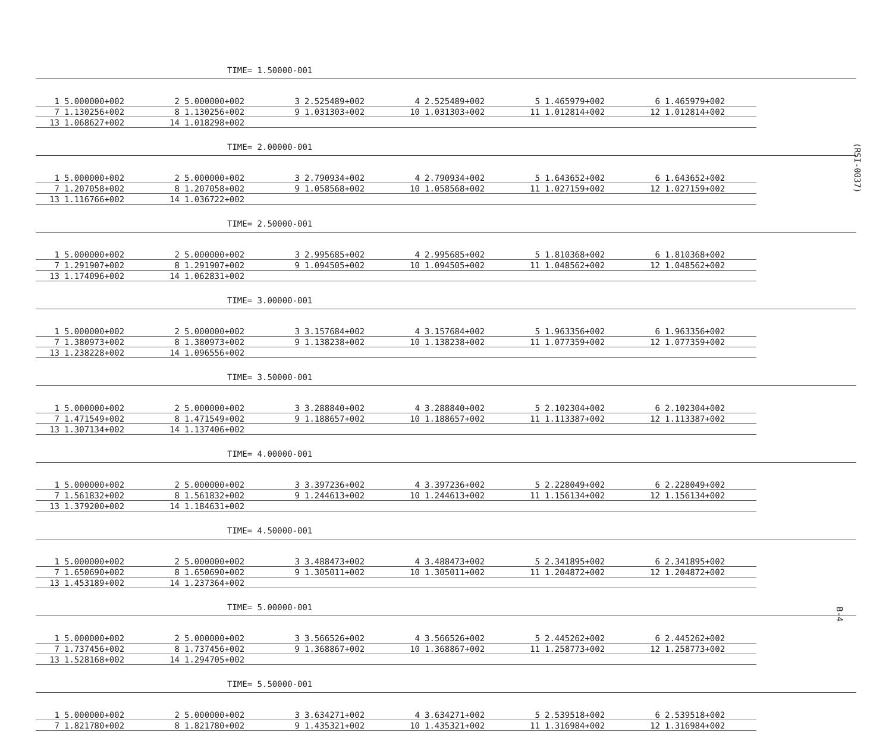(RSI-0037)
B-4
TIME= 1.50000-001
| 1 | 5.000000+002 | 2 | 5.000000+002 | 3 | 2.525489+002 | 4 | 2.525489+002 | 5 | 1.465979+002 | 6 | 1.465979+002 |
| 7 | 1.130256+002 | 8 | 1.130256+002 | 9 | 1.031303+002 | 10 | 1.031303+002 | 11 | 1.012814+002 | 12 | 1.012814+002 |
| 13 | 1.068627+002 | 14 | 1.018298+002 | | | | | | | | |
TIME= 2.00000-001
| 1 | 5.000000+002 | 2 | 5.000000+002 | 3 | 2.790934+002 | 4 | 2.790934+002 | 5 | 1.643652+002 | 6 | 1.643652+002 |
| 7 | 1.207058+002 | 8 | 1.207058+002 | 9 | 1.058568+002 | 10 | 1.058568+002 | 11 | 1.027159+002 | 12 | 1.027159+002 |
| 13 | 1.116766+002 | 14 | 1.036722+002 | | | | | | | | |
TIME= 2.50000-001
| 1 | 5.000000+002 | 2 | 5.000000+002 | 3 | 2.995685+002 | 4 | 2.995685+002 | 5 | 1.810368+002 | 6 | 1.810368+002 |
| 7 | 1.291907+002 | 8 | 1.291907+002 | 9 | 1.094505+002 | 10 | 1.094505+002 | 11 | 1.048562+002 | 12 | 1.048562+002 |
| 13 | 1.174096+002 | 14 | 1.062831+002 | | | | | | | | |
TIME= 3.00000-001
| 1 | 5.000000+002 | 2 | 5.000000+002 | 3 | 3.157684+002 | 4 | 3.157684+002 | 5 | 1.963356+002 | 6 | 1.963356+002 |
| 7 | 1.380973+002 | 8 | 1.380973+002 | 9 | 1.138238+002 | 10 | 1.138238+002 | 11 | 1.077359+002 | 12 | 1.077359+002 |
| 13 | 1.238228+002 | 14 | 1.096556+002 | | | | | | | | |
TIME= 3.50000-001
| 1 | 5.000000+002 | 2 | 5.000000+002 | 3 | 3.288840+002 | 4 | 3.288840+002 | 5 | 2.102304+002 | 6 | 2.102304+002 |
| 7 | 1.471549+002 | 8 | 1.471549+002 | 9 | 1.188657+002 | 10 | 1.188657+002 | 11 | 1.113387+002 | 12 | 1.113387+002 |
| 13 | 1.307134+002 | 14 | 1.137406+002 | | | | | | | | |
TIME= 4.00000-001
| 1 | 5.000000+002 | 2 | 5.000000+002 | 3 | 3.397236+002 | 4 | 3.397236+002 | 5 | 2.228049+002 | 6 | 2.228049+002 |
| 7 | 1.561832+002 | 8 | 1.561832+002 | 9 | 1.244613+002 | 10 | 1.244613+002 | 11 | 1.156134+002 | 12 | 1.156134+002 |
| 13 | 1.379200+002 | 14 | 1.184631+002 | | | | | | | | |
TIME= 4.50000-001
| 1 | 5.000000+002 | 2 | 5.000000+002 | 3 | 3.488473+002 | 4 | 3.488473+002 | 5 | 2.341895+002 | 6 | 2.341895+002 |
| 7 | 1.650690+002 | 8 | 1.650690+002 | 9 | 1.305011+002 | 10 | 1.305011+002 | 11 | 1.204872+002 | 12 | 1.204872+002 |
| 13 | 1.453189+002 | 14 | 1.237364+002 | | | | | | | | |
TIME= 5.00000-001
| 1 | 5.000000+002 | 2 | 5.000000+002 | 3 | 3.566526+002 | 4 | 3.566526+002 | 5 | 2.445262+002 | 6 | 2.445262+002 |
| 7 | 1.737456+002 | 8 | 1.737456+002 | 9 | 1.368867+002 | 10 | 1.368867+002 | 11 | 1.258773+002 | 12 | 1.258773+002 |
| 13 | 1.528168+002 | 14 | 1.294705+002 | | | | | | | | |
TIME= 5.50000-001
| 1 | 5.000000+002 | 2 | 5.000000+002 | 3 | 3.634271+002 | 4 | 3.634271+002 | 5 | 2.539518+002 | 6 | 2.539518+002 |
| 7 | 1.821780+002 | 8 | 1.821780+002 | 9 | 1.435321+002 | 10 | 1.435321+002 | 11 | 1.316984+002 | 12 | 1.316984+002 |